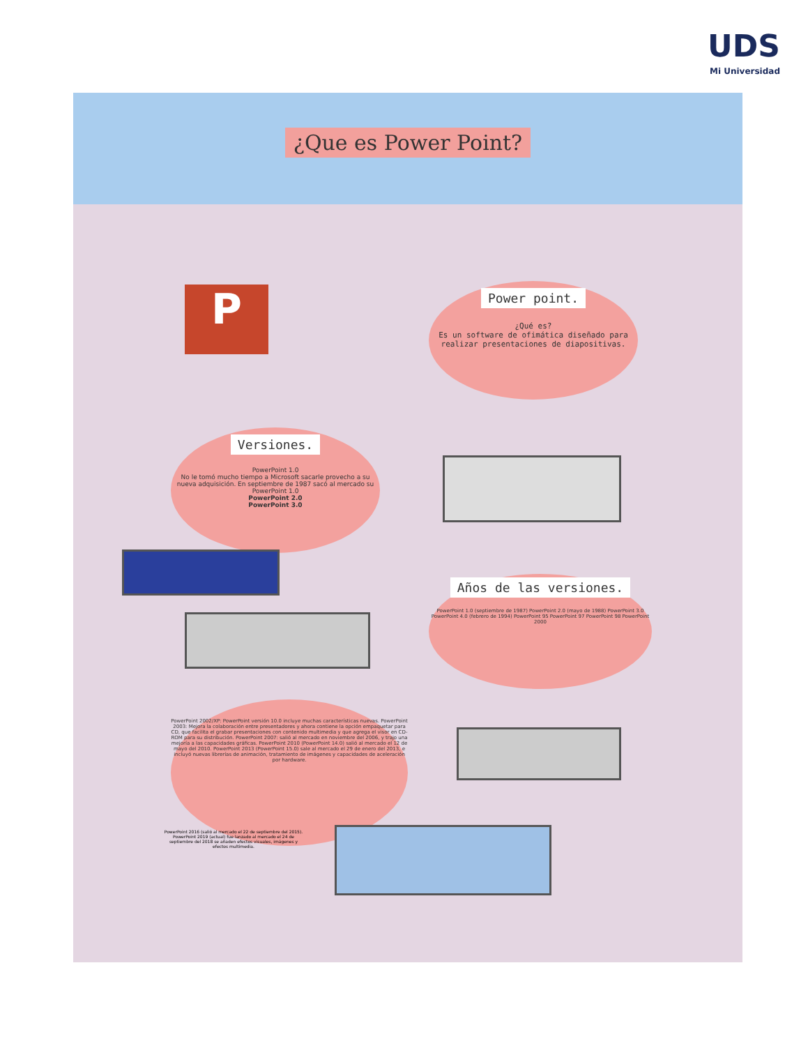UDS
Mi Universidad
¿Que es Power Point?
P
Power point.
¿Qué es?
Es un software de ofimática diseñado para realizar presentaciones de diapositivas.
Versiones.
PowerPoint 1.0
No le tomó mucho tiempo a Microsoft sacarle provecho a su nueva adquisición. En septiembre de 1987 sacó al mercado su PowerPoint 1.0
PowerPoint 2.0
PowerPoint 3.0
Años de las versiones.
PowerPoint 1.0 (septiembre de 1987) PowerPoint 2.0 (mayo de 1988) PowerPoint 3.0 PowerPoint 4.0 (febrero de 1994) PowerPoint 95 PowerPoint 97 PowerPoint 98 PowerPoint 2000
PowerPoint 2002/XP: PowerPoint versión 10.0 incluye muchas características nuevas. PowerPoint 2003: Mejora la colaboración entre presentadores y ahora contiene la opción empaquetar para CD, que facilita el grabar presentaciones con contenido multimedia y que agrega el visor en CD-ROM para su distribución. PowerPoint 2007: salió al mercado en noviembre del 2006, y trajo una mejoría a las capacidades gráficas. PowerPoint 2010 (PowerPoint 14.0) salió al mercado el 12 de mayo del 2010. PowerPoint 2013 (PowerPoint 15.0) sale al mercado el 29 de enero del 2013, e incluyó nuevas librerías de animación, tratamiento de imágenes y capacidades de aceleración por hardware.
PowerPoint 2016 (salió al mercado el 22 de septiembre del 2015). PowerPoint 2019 (actual) fue lanzado al mercado el 24 de septiembre del 2018 se añaden efectos visuales, imágenes y efectos multimedia.